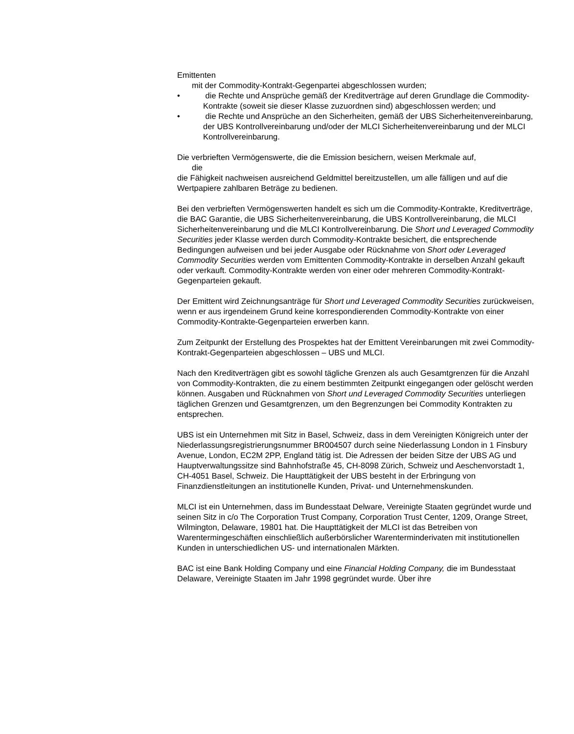Emittenten
mit der Commodity-Kontrakt-Gegenpartei abgeschlossen wurden;
• die Rechte und Ansprüche gemäß der Kreditverträge auf deren Grundlage die Commodity-Kontrakte (soweit sie dieser Klasse zuzuordnen sind) abgeschlossen werden; und
• die Rechte und Ansprüche an den Sicherheiten, gemäß der UBS Sicherheitenvereinbarung, der UBS Kontrollvereinbarung und/oder der MLCI Sicherheitenvereinbarung und der MLCI Kontrollvereinbarung.
Die verbrieften Vermögenswerte, die die Emission besichern, weisen Merkmale auf,
die
die Fähigkeit nachweisen ausreichend Geldmittel bereitzustellen, um alle fälligen und auf die Wertpapiere zahlbaren Beträge zu bedienen.
Bei den verbrieften Vermögenswerten handelt es sich um die Commodity-Kontrakte, Kreditverträge, die BAC Garantie, die UBS Sicherheitenvereinbarung, die UBS Kontrollvereinbarung, die MLCI Sicherheitenvereinbarung und die MLCI Kontrollvereinbarung. Die Short und Leveraged Commodity Securities jeder Klasse werden durch Commodity-Kontrakte besichert, die entsprechende Bedingungen aufweisen und bei jeder Ausgabe oder Rücknahme von Short oder Leveraged Commodity Securities werden vom Emittenten Commodity-Kontrakte in derselben Anzahl gekauft oder verkauft. Commodity-Kontrakte werden von einer oder mehreren Commodity-Kontrakt-Gegenparteien gekauft.
Der Emittent wird Zeichnungsanträge für Short und Leveraged Commodity Securities zurückweisen, wenn er aus irgendeinem Grund keine korrespondierenden Commodity-Kontrakte von einer Commodity-Kontrakte-Gegenparteien erwerben kann.
Zum Zeitpunkt der Erstellung des Prospektes hat der Emittent Vereinbarungen mit zwei Commodity-Kontrakt-Gegenparteien abgeschlossen – UBS und MLCI.
Nach den Kreditverträgen gibt es sowohl tägliche Grenzen als auch Gesamtgrenzen für die Anzahl von Commodity-Kontrakten, die zu einem bestimmten Zeitpunkt eingegangen oder gelöscht werden können. Ausgaben und Rücknahmen von Short und Leveraged Commodity Securities unterliegen täglichen Grenzen und Gesamtgrenzen, um den Begrenzungen bei Commodity Kontrakten zu entsprechen.
UBS ist ein Unternehmen mit Sitz in Basel, Schweiz, dass in dem Vereinigten Königreich unter der Niederlassungsregistrierungsnummer BR004507 durch seine Niederlassung London in 1 Finsbury Avenue, London, EC2M 2PP, England tätig ist. Die Adressen der beiden Sitze der UBS AG und Hauptverwaltungssitze sind Bahnhofstraße 45, CH-8098 Zürich, Schweiz und Aeschenvorstadt 1, CH-4051 Basel, Schweiz. Die Haupttätigkeit der UBS besteht in der Erbringung von Finanzdienstleitungen an institutionelle Kunden, Privat- und Unternehmenskunden.
MLCI ist ein Unternehmen, dass im Bundesstaat Delware, Vereinigte Staaten gegründet wurde und seinen Sitz in c/o The Corporation Trust Company, Corporation Trust Center, 1209, Orange Street, Wilmington, Delaware, 19801 hat. Die Haupttätigkeit der MLCI ist das Betreiben von Warentermingeschäften einschließlich außerbörslicher Warenterminderivaten mit institutionellen Kunden in unterschiedlichen US- und internationalen Märkten.
BAC ist eine Bank Holding Company und eine Financial Holding Company, die im Bundesstaat Delaware, Vereinigte Staaten im Jahr 1998 gegründet wurde. Über ihre